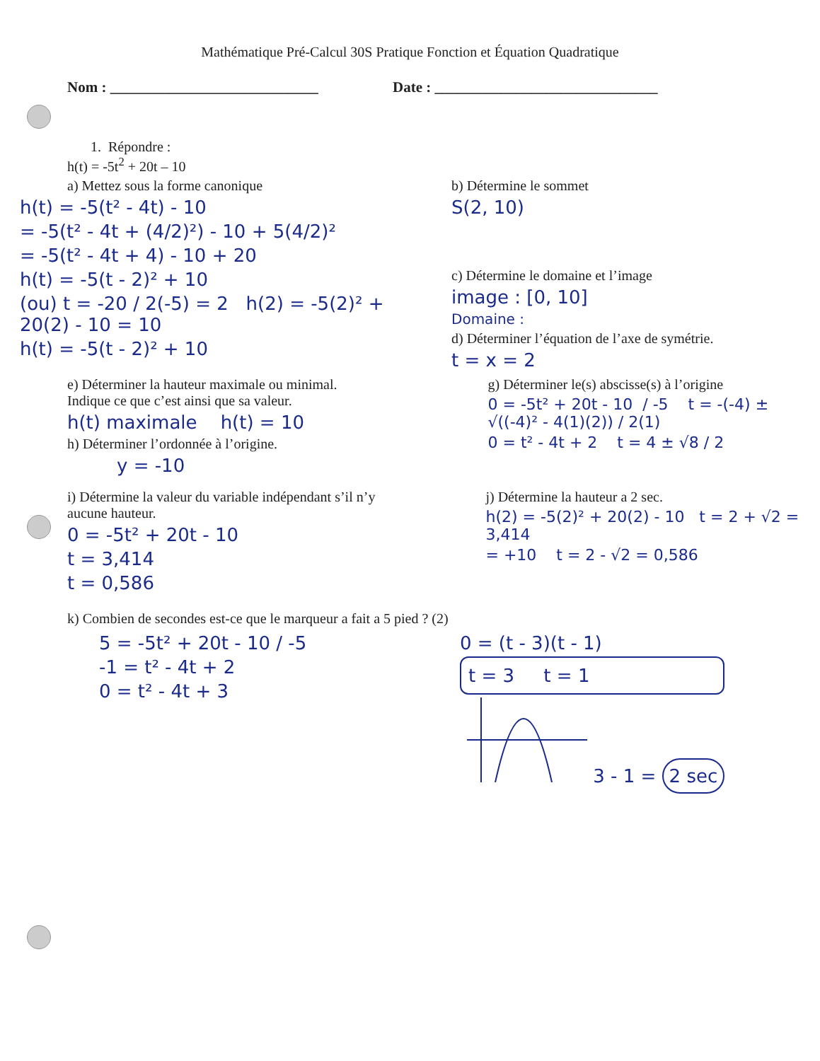Mathématique Pré-Calcul 30S Pratique Fonction et Équation Quadratique
Nom : ____________________________ Date : ______________________________
1. Répondre :
h(t) = -5t<sup>2</sup> + 20t – 10
a) Mettez sous la forme canonique
h(t) = -5(t² - 4t) - 10
= -5(t² - 4t + (4/2)²) - 10 + 5(4/2)²
= -5(t² - 4t + 4) - 10 + 20
h(t) = -5(t - 2)² + 10
(ou) t = -20 / 2(-5) = 2 h(2) = -5(2)² + 20(2) - 10 = 10
h(t) = -5(t - 2)² + 10
b) Détermine le sommet
S(2, 10)
c) Détermine le domaine et l’image
image : [0, 10]
Domaine :
d) Déterminer l’équation de l’axe de symétrie.
t = x = 2
e) Déterminer la hauteur maximale ou minimal.
Indique ce que c’est ainsi que sa valeur.
h(t) maximale h(t) = 10
h) Déterminer l’ordonnée à l’origine.
y = -10
g) Déterminer le(s) abscisse(s) à l’origine
0 = -5t² + 20t - 10 / -5 t = -(-4) ± √((-4)² - 4(1)(2)) / 2(1)
0 = t² - 4t + 2 t = 4 ± √8 / 2
i) Détermine la valeur du variable indépendant s’il n’y aucune hauteur.
0 = -5t² + 20t - 10
t = 3,414
t = 0,586
j) Détermine la hauteur a 2 sec.
h(2) = -5(2)² + 20(2) - 10 t = 2 + √2 = 3,414
= +10 t = 2 - √2 = 0,586
k) Combien de secondes est-ce que le marqueur a fait a 5 pied ? (2)
5 = -5t² + 20t - 10 / -5
-1 = t² - 4t + 2
0 = t² - 4t + 3
0 = (t - 3)(t - 1)
t = 3 t = 1
3 - 1 = 2 sec